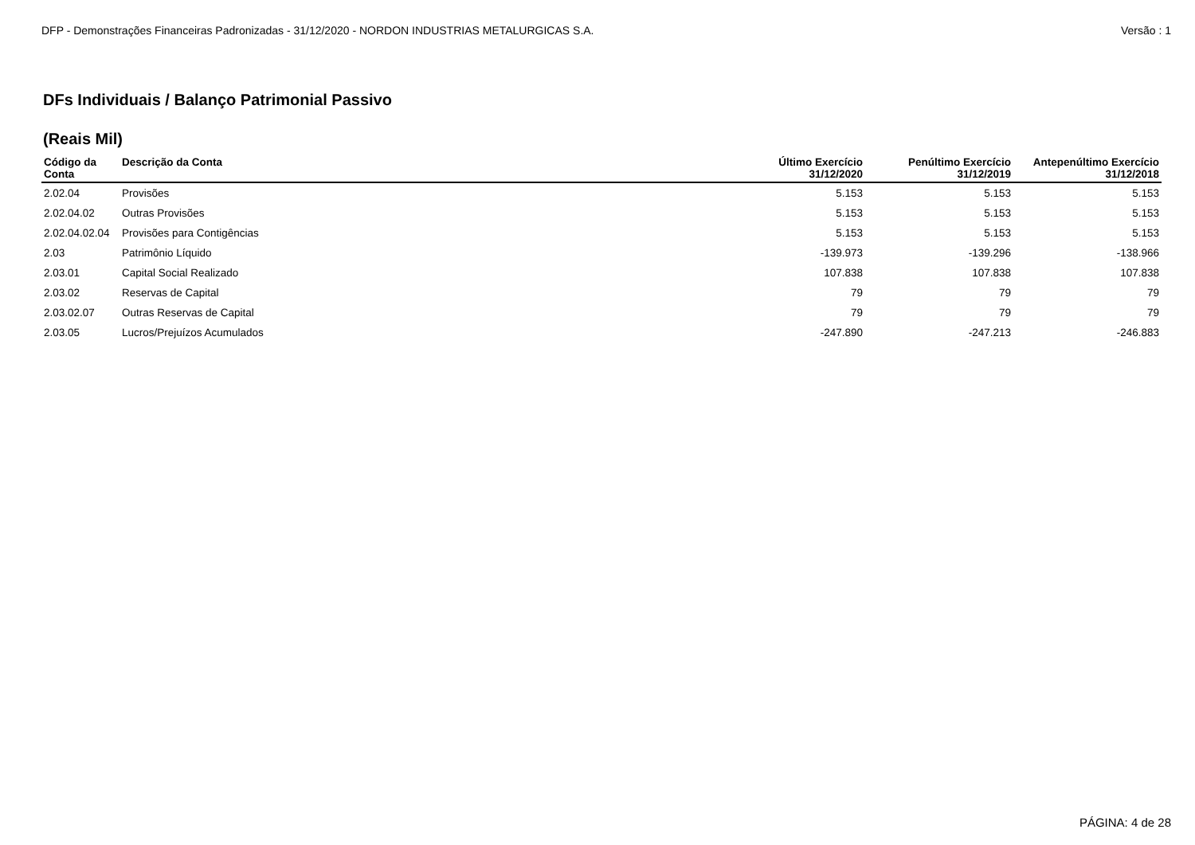DFP - Demonstrações Financeiras Padronizadas - 31/12/2020 - NORDON INDUSTRIAS METALURGICAS S.A. Versão : 1
DFs Individuais / Balanço Patrimonial Passivo
(Reais Mil)
| Código da Conta | Descrição da Conta | Último Exercício 31/12/2020 | Penúltimo Exercício 31/12/2019 | Antepenúltimo Exercício 31/12/2018 |
| --- | --- | --- | --- | --- |
| 2.02.04 | Provisões | 5.153 | 5.153 | 5.153 |
| 2.02.04.02 | Outras Provisões | 5.153 | 5.153 | 5.153 |
| 2.02.04.02.04 | Provisões para Contigências | 5.153 | 5.153 | 5.153 |
| 2.03 | Patrimônio Líquido | -139.973 | -139.296 | -138.966 |
| 2.03.01 | Capital Social Realizado | 107.838 | 107.838 | 107.838 |
| 2.03.02 | Reservas de Capital | 79 | 79 | 79 |
| 2.03.02.07 | Outras Reservas de Capital | 79 | 79 | 79 |
| 2.03.05 | Lucros/Prejuízos Acumulados | -247.890 | -247.213 | -246.883 |
PÁGINA: 4 de 28